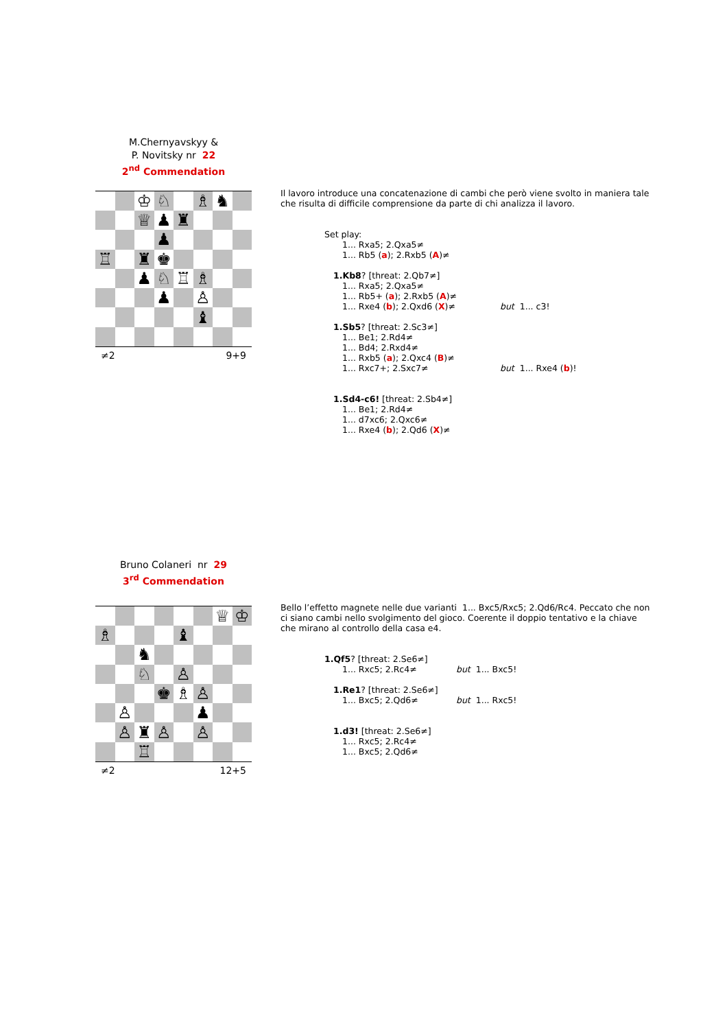M.Chernyavskyy &
P. Novitsky nr 22
2<sup>nd</sup> Commendation
| | | ♔ | ♘ | | ♗ | ♞ | |
| | | ♕ | ♟ | ♜ | | | |
| | | | ♟ | | | | |
| ♖ | | ♜ | ♚ | | | | |
| | | ♟ | ♘ | ♖ | ♗ | | |
| | | | ♟ | | ♙ | | |
| | | | | | ♝ | | |
≠2 9+9
Il lavoro introduce una concatenazione di cambi che però viene svolto in maniera tale che risulta di difficile comprensione da parte di chi analizza il lavoro.
Set play:
1... Rxa5; 2.Qxa5≠
1... Rb5 (a); 2.Rxb5 (A)≠
1.Kb8? [threat: 2.Qb7≠]
1... Rxa5; 2.Qxa5≠
1... Rb5+ (a); 2.Rxb5 (A)≠
1... Rxe4 (b); 2.Qxd6 (X)≠ but 1... c3!
1.Sb5? [threat: 2.Sc3≠]
1... Be1; 2.Rd4≠
1... Bd4; 2.Rxd4≠
1... Rxb5 (a); 2.Qxc4 (B)≠
1... Rxc7+; 2.Sxc7≠ but 1... Rxe4 (b)!
1.Sd4-c6! [threat: 2.Sb4≠]
1... Be1; 2.Rd4≠
1... d7xc6; 2.Qxc6≠
1... Rxe4 (b); 2.Qd6 (X)≠
Bruno Colaneri nr 29
3<sup>rd</sup> Commendation
| | | | | | | ♕ | ♔ |
| ♗ | | | | ♝ | | | |
| | | ♞ | | | | | |
| | | ♘ | | ♙ | | | |
| | | | ♚ | ♗ | ♙ | | |
| | ♙ | | | | ♟ | | |
| | ♙ | ♜ | ♙ | | ♙ | | |
| | | ♖ | | | | | |
≠2 12+5
Bello l’effetto magnete nelle due varianti 1... Bxc5/Rxc5; 2.Qd6/Rc4. Peccato che non ci siano cambi nello svolgimento del gioco. Coerente il doppio tentativo e la chiave che mirano al controllo della casa e4.
1.Qf5? [threat: 2.Se6≠]
1... Rxc5; 2.Rc4≠ but 1... Bxc5!
1.Re1? [threat: 2.Se6≠]
1... Bxc5; 2.Qd6≠ but 1... Rxc5!
1.d3! [threat: 2.Se6≠]
1... Rxc5; 2.Rc4≠
1... Bxc5; 2.Qd6≠